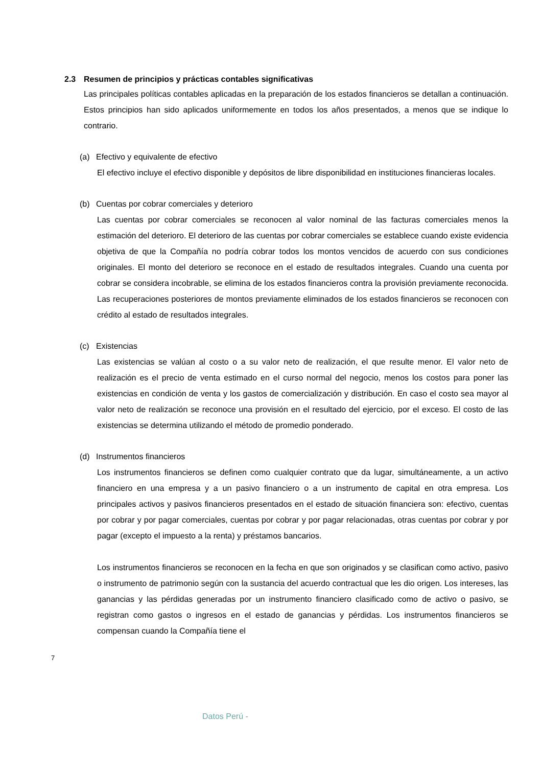2.3 Resumen de principios y prácticas contables significativas
Las principales políticas contables aplicadas en la preparación de los estados financieros se detallan a continuación. Estos principios han sido aplicados uniformemente en todos los años presentados, a menos que se indique lo contrario.
(a) Efectivo y equivalente de efectivo
El efectivo incluye el efectivo disponible y depósitos de libre disponibilidad en instituciones financieras locales.
(b) Cuentas por cobrar comerciales y deterioro
Las cuentas por cobrar comerciales se reconocen al valor nominal de las facturas comerciales menos la estimación del deterioro. El deterioro de las cuentas por cobrar comerciales se establece cuando existe evidencia objetiva de que la Compañía no podría cobrar todos los montos vencidos de acuerdo con sus condiciones originales. El monto del deterioro se reconoce en el estado de resultados integrales. Cuando una cuenta por cobrar se considera incobrable, se elimina de los estados financieros contra la provisión previamente reconocida. Las recuperaciones posteriores de montos previamente eliminados de los estados financieros se reconocen con crédito al estado de resultados integrales.
(c) Existencias
Las existencias se valúan al costo o a su valor neto de realización, el que resulte menor. El valor neto de realización es el precio de venta estimado en el curso normal del negocio, menos los costos para poner las existencias en condición de venta y los gastos de comercialización y distribución. En caso el costo sea mayor al valor neto de realización se reconoce una provisión en el resultado del ejercicio, por el exceso. El costo de las existencias se determina utilizando el método de promedio ponderado.
(d) Instrumentos financieros
Los instrumentos financieros se definen como cualquier contrato que da lugar, simultáneamente, a un activo financiero en una empresa y a un pasivo financiero o a un instrumento de capital en otra empresa. Los principales activos y pasivos financieros presentados en el estado de situación financiera son: efectivo, cuentas por cobrar y por pagar comerciales, cuentas por cobrar y por pagar relacionadas, otras cuentas por cobrar y por pagar (excepto el impuesto a la renta) y préstamos bancarios.
Los instrumentos financieros se reconocen en la fecha en que son originados y se clasifican como activo, pasivo o instrumento de patrimonio según con la sustancia del acuerdo contractual que les dio origen. Los intereses, las ganancias y las pérdidas generadas por un instrumento financiero clasificado como de activo o pasivo, se registran como gastos o ingresos en el estado de ganancias y pérdidas. Los instrumentos financieros se compensan cuando la Compañía tiene el
7
Datos Perú -